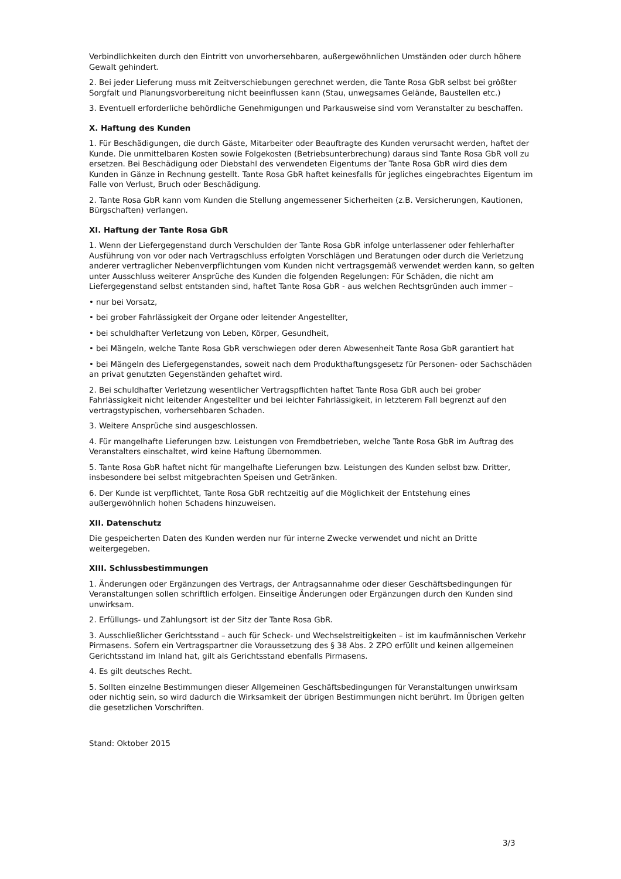Verbindlichkeiten durch den Eintritt von unvorhersehbaren, außergewöhnlichen Umständen oder durch höhere Gewalt gehindert.
2. Bei jeder Lieferung muss mit Zeitverschiebungen gerechnet werden, die Tante Rosa GbR selbst bei größter Sorgfalt und Planungsvorbereitung nicht beeinflussen kann (Stau, unwegsames Gelände, Baustellen etc.)
3. Eventuell erforderliche behördliche Genehmigungen und Parkausweise sind vom Veranstalter zu beschaffen.
X. Haftung des Kunden
1. Für Beschädigungen, die durch Gäste, Mitarbeiter oder Beauftragte des Kunden verursacht werden, haftet der Kunde. Die unmittelbaren Kosten sowie Folgekosten (Betriebsunterbrechung) daraus sind Tante Rosa GbR voll zu ersetzen. Bei Beschädigung oder Diebstahl des verwendeten Eigentums der Tante Rosa GbR wird dies dem Kunden in Gänze in Rechnung gestellt. Tante Rosa GbR haftet keinesfalls für jegliches eingebrachtes Eigentum im Falle von Verlust, Bruch oder Beschädigung.
2. Tante Rosa GbR kann vom Kunden die Stellung angemessener Sicherheiten (z.B. Versicherungen, Kautionen, Bürgschaften) verlangen.
XI. Haftung der Tante Rosa GbR
1. Wenn der Liefergegenstand durch Verschulden der Tante Rosa GbR infolge unterlassener oder fehlerhafter Ausführung von vor oder nach Vertragschluss erfolgten Vorschlägen und Beratungen oder durch die Verletzung anderer vertraglicher Nebenverpflichtungen vom Kunden nicht vertragsgemäß verwendet werden kann, so gelten unter Ausschluss weiterer Ansprüche des Kunden die folgenden Regelungen: Für Schäden, die nicht am Liefergegenstand selbst entstanden sind, haftet Tante Rosa GbR - aus welchen Rechtsgründen auch immer –
• nur bei Vorsatz,
• bei grober Fahrlässigkeit der Organe oder leitender Angestellter,
• bei schuldhafter Verletzung von Leben, Körper, Gesundheit,
• bei Mängeln, welche Tante Rosa GbR verschwiegen oder deren Abwesenheit Tante Rosa GbR garantiert hat
• bei Mängeln des Liefergegenstandes, soweit nach dem Produkthaftungsgesetz für Personen- oder Sachschäden an privat genutzten Gegenständen gehaftet wird.
2. Bei schuldhafter Verletzung wesentlicher Vertragspflichten haftet Tante Rosa GbR auch bei grober Fahrlässigkeit nicht leitender Angestellter und bei leichter Fahrlässigkeit, in letzterem Fall begrenzt auf den vertragstypischen, vorhersehbaren Schaden.
3. Weitere Ansprüche sind ausgeschlossen.
4. Für mangelhafte Lieferungen bzw. Leistungen von Fremdbetrieben, welche Tante Rosa GbR im Auftrag des Veranstalters einschaltet, wird keine Haftung übernommen.
5. Tante Rosa GbR haftet nicht für mangelhafte Lieferungen bzw. Leistungen des Kunden selbst bzw. Dritter, insbesondere bei selbst mitgebrachten Speisen und Getränken.
6. Der Kunde ist verpflichtet, Tante Rosa GbR rechtzeitig auf die Möglichkeit der Entstehung eines außergewöhnlich hohen Schadens hinzuweisen.
XII. Datenschutz
Die gespeicherten Daten des Kunden werden nur für interne Zwecke verwendet und nicht an Dritte weitergegeben.
XIII. Schlussbestimmungen
1. Änderungen oder Ergänzungen des Vertrags, der Antragsannahme oder dieser Geschäftsbedingungen für Veranstaltungen sollen schriftlich erfolgen. Einseitige Änderungen oder Ergänzungen durch den Kunden sind unwirksam.
2. Erfüllungs- und Zahlungsort ist der Sitz der Tante Rosa GbR.
3. Ausschließlicher Gerichtsstand – auch für Scheck- und Wechselstreitigkeiten – ist im kaufmännischen Verkehr Pirmasens. Sofern ein Vertragspartner die Voraussetzung des § 38 Abs. 2 ZPO erfüllt und keinen allgemeinen Gerichtsstand im Inland hat, gilt als Gerichtsstand ebenfalls Pirmasens.
4. Es gilt deutsches Recht.
5. Sollten einzelne Bestimmungen dieser Allgemeinen Geschäftsbedingungen für Veranstaltungen unwirksam oder nichtig sein, so wird dadurch die Wirksamkeit der übrigen Bestimmungen nicht berührt. Im Übrigen gelten die gesetzlichen Vorschriften.
Stand: Oktober 2015
3/3